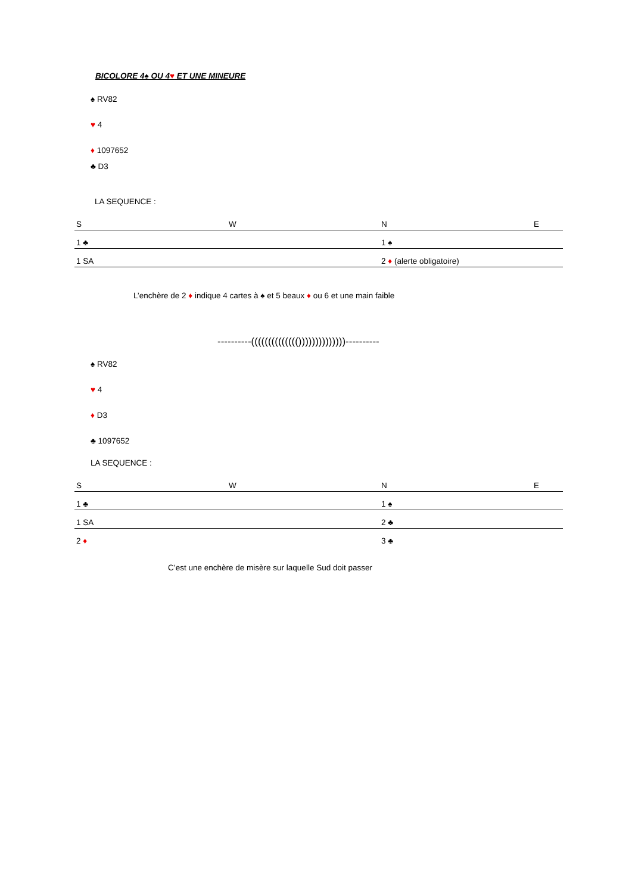BICOLORE 4♠ OU 4♥ ET UNE MINEURE
♠ RV82
♥ 4
♦ 1097652
♣ D3
LA SEQUENCE :
| S | W | N | E |
| 1 ♣ | | 1 ♠ | |
| 1 SA | | 2 ♦ (alerte obligatoire) | |
L’enchère de 2 ♦ indique 4 cartes à ♠ et 5 beaux ♦ ou 6 et une main faible
----------(((((((((((((())))))))))))))----------
♠ RV82
♥ 4
♦ D3
♣ 1097652
LA SEQUENCE :
| S | W | N | E |
| 1 ♣ | | 1 ♠ | |
| 1 SA | | 2 ♣ | |
| 2 ♦ | | 3 ♣ | |
C’est une enchère de misère sur laquelle Sud doit passer